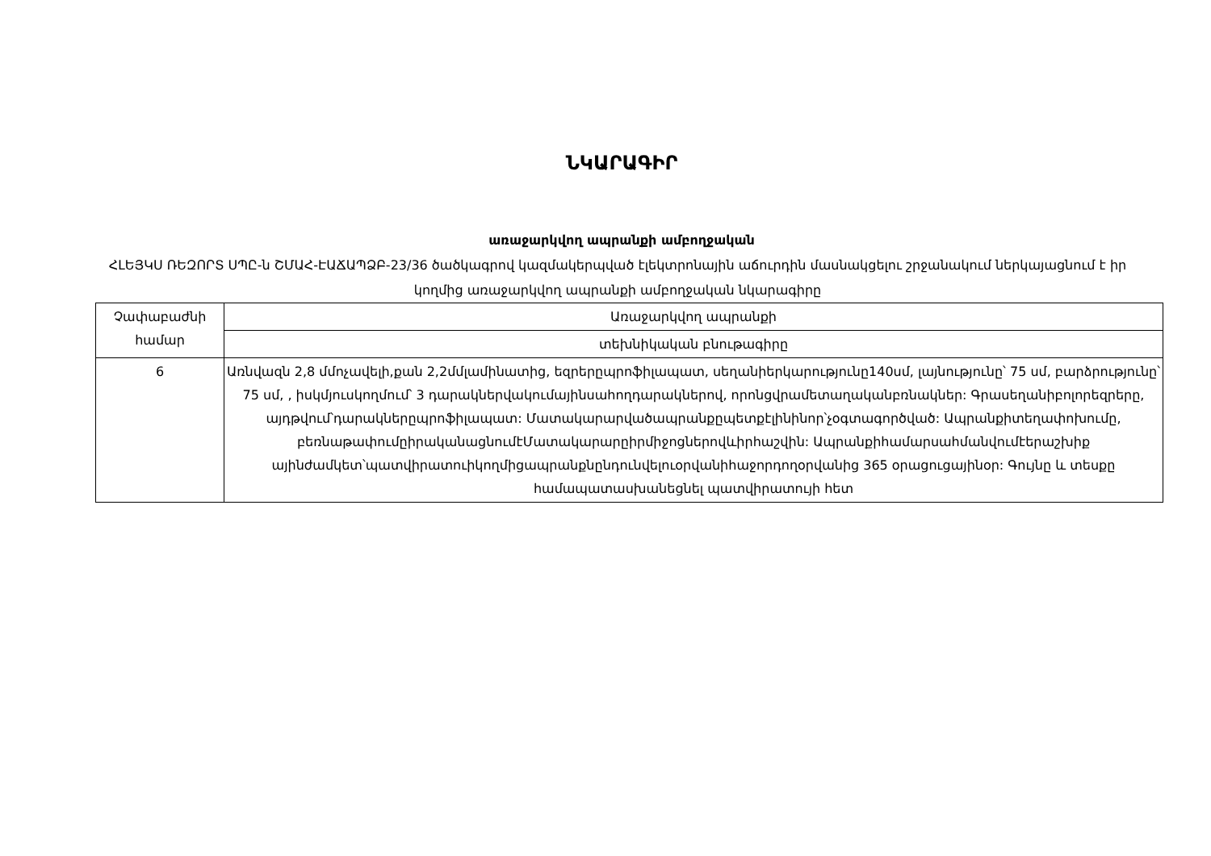ՆԿԱՐԱԳԻՐ
առաջարկվող ապրանքի ամբողջական
ՀԼԵՅԿՍ ՌԵԶՈՐՏ ՍՊԸ-ն ՇՄԱՀ-ԷԱՃԱՊՁԲ-23/36 ծածկագրով կազմակերպված էլեկտրոնային աճուրդին մասնակցելու շրջանակում ներկայացնում է իր կողմից առաջարկվող ապրանքի ամբողջական նկարագիրը
| Չափաբաժնի համար | Առաջարկվող ապրանքի |
| | տեխնիկական բնութագիրը |
| 6 | Առնվազն 2,8 մմոչավելի,քան 2,2մմլամինատից, եզրերըպրոֆիլապատ, սեղանիերկարությունը140սմ, լայնությունը՝ 75 սմ, բարձրությունը՝ 75 սմ, , իսկմյուսկողմում՝ 3 դարակներվակումայինսահողդարակներով, որոնցվրամետաղականբռնակներ: Գրասեղանիբոլորեզրերը, այդթվում՝դարակներըպրոֆիլապատ: Մատակարարվածապրանքըպետքէլինինոր՝չօգտագործված: Ապրանքիտեղափոխումը, բեռնաթափումըիրականացնումէՄատակարարըիրմիջոցներովևիրհաշվին: Ապրանքիհամարսահմանվումէերաշխիք այինժամկետ՝պատվիրատուիկողմիցապրանքնընդունվելուօրվանիհաջորդողօրվանից 365 օրացուցայինօր: Գույնը և տեսքը համապատասխանեցնել պատվիրատույի հետ |